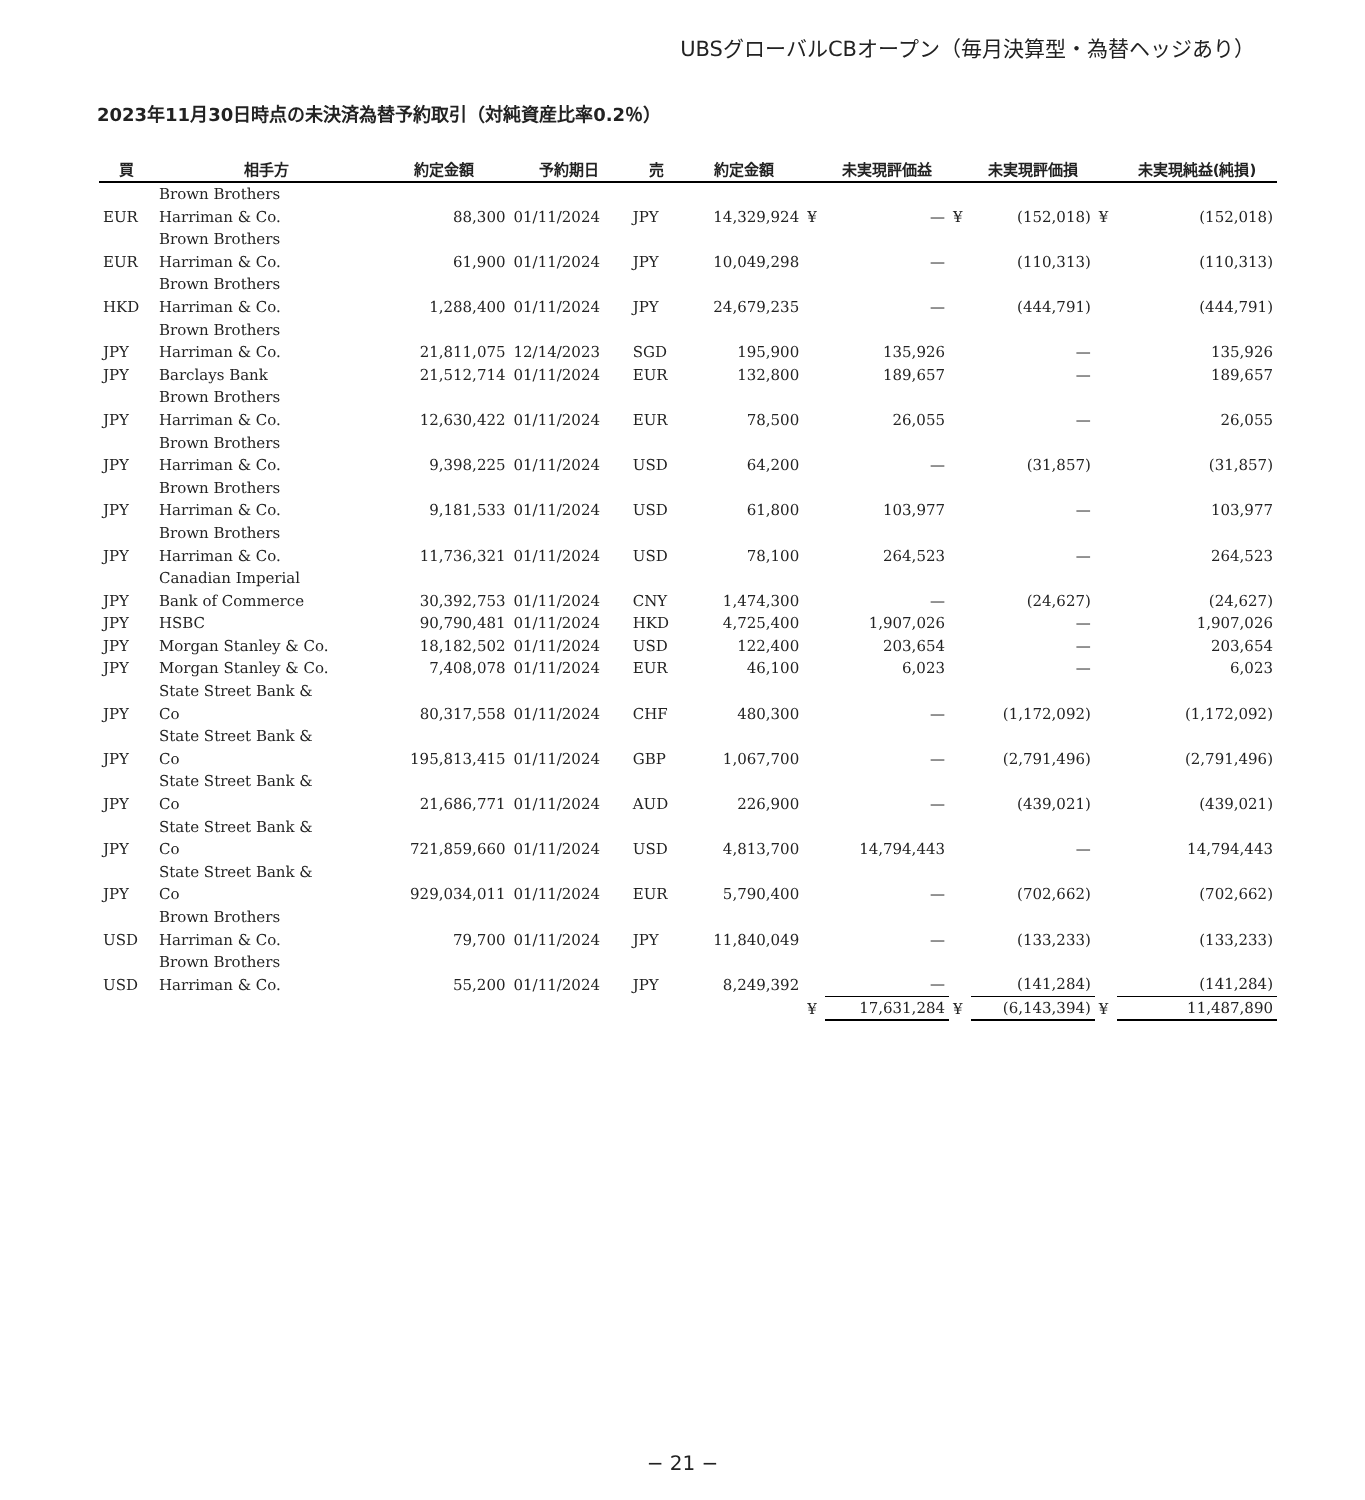UBSグローバルCBオープン（毎月決算型・為替ヘッジあり）
2023年11月30日時点の未決済為替予約取引（対純資産比率0.2％）
| 買 | 相手方 | 約定金額 | 予約期日 | 売 | 約定金額 | | 未実現評価益 | | 未実現評価損 | | 未実現純益(純損) |
| --- | --- | --- | --- | --- | --- | --- | --- | --- | --- | --- | --- |
| EUR | Brown Brothers Harriman & Co. | 88,300 | 01/11/2024 | JPY | 14,329,924 | ¥ | — | ¥ | (152,018) | ¥ | (152,018) |
| EUR | Brown Brothers Harriman & Co. | 61,900 | 01/11/2024 | JPY | 10,049,298 | | — | | (110,313) | | (110,313) |
| HKD | Brown Brothers Harriman & Co. | 1,288,400 | 01/11/2024 | JPY | 24,679,235 | | — | | (444,791) | | (444,791) |
| JPY | Brown Brothers Harriman & Co. | 21,811,075 | 12/14/2023 | SGD | 195,900 | | 135,926 | | — | | 135,926 |
| JPY | Barclays Bank | 21,512,714 | 01/11/2024 | EUR | 132,800 | | 189,657 | | — | | 189,657 |
| JPY | Brown Brothers Harriman & Co. | 12,630,422 | 01/11/2024 | EUR | 78,500 | | 26,055 | | — | | 26,055 |
| JPY | Brown Brothers Harriman & Co. | 9,398,225 | 01/11/2024 | USD | 64,200 | | — | | (31,857) | | (31,857) |
| JPY | Brown Brothers Harriman & Co. | 9,181,533 | 01/11/2024 | USD | 61,800 | | 103,977 | | — | | 103,977 |
| JPY | Brown Brothers Harriman & Co. | 11,736,321 | 01/11/2024 | USD | 78,100 | | 264,523 | | — | | 264,523 |
| JPY | Canadian Imperial Bank of Commerce | 30,392,753 | 01/11/2024 | CNY | 1,474,300 | | — | | (24,627) | | (24,627) |
| JPY | HSBC | 90,790,481 | 01/11/2024 | HKD | 4,725,400 | | 1,907,026 | | — | | 1,907,026 |
| JPY | Morgan Stanley & Co. | 18,182,502 | 01/11/2024 | USD | 122,400 | | 203,654 | | — | | 203,654 |
| JPY | Morgan Stanley & Co. | 7,408,078 | 01/11/2024 | EUR | 46,100 | | 6,023 | | — | | 6,023 |
| JPY | State Street Bank & Co | 80,317,558 | 01/11/2024 | CHF | 480,300 | | — | | (1,172,092) | | (1,172,092) |
| JPY | State Street Bank & Co | 195,813,415 | 01/11/2024 | GBP | 1,067,700 | | — | | (2,791,496) | | (2,791,496) |
| JPY | State Street Bank & Co | 21,686,771 | 01/11/2024 | AUD | 226,900 | | — | | (439,021) | | (439,021) |
| JPY | State Street Bank & Co | 721,859,660 | 01/11/2024 | USD | 4,813,700 | | 14,794,443 | | — | | 14,794,443 |
| JPY | State Street Bank & Co | 929,034,011 | 01/11/2024 | EUR | 5,790,400 | | — | | (702,662) | | (702,662) |
| USD | Brown Brothers Harriman & Co. | 79,700 | 01/11/2024 | JPY | 11,840,049 | | — | | (133,233) | | (133,233) |
| USD | Brown Brothers Harriman & Co. | 55,200 | 01/11/2024 | JPY | 8,249,392 | | — | | (141,284) | | (141,284) |
| | | | | | | ¥ | 17,631,284 | ¥ | (6,143,394) | ¥ | 11,487,890 |
− 21 −